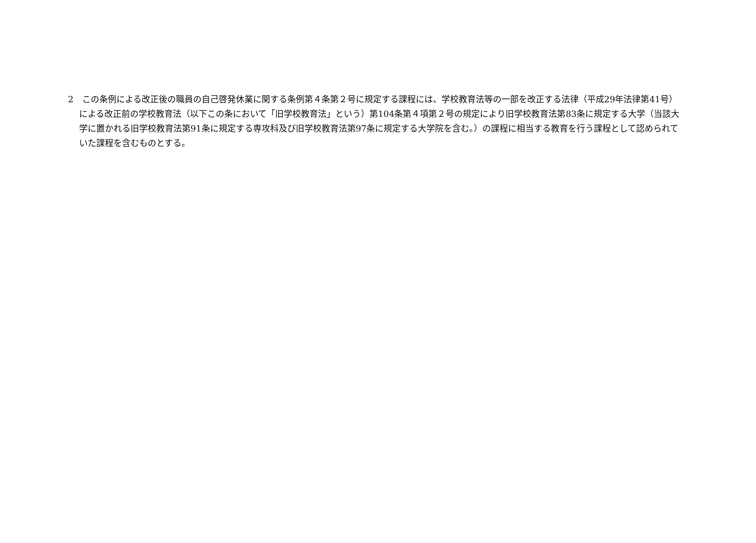2　この条例による改正後の職員の自己啓発休業に関する条例第４条第２号に規定する課程には、学校教育法等の一部を改正する法律（平成29年法律第41号）による改正前の学校教育法（以下この条において「旧学校教育法」という）第104条第４項第２号の規定により旧学校教育法第83条に規定する大学（当該大学に置かれる旧学校教育法第91条に規定する専攻科及び旧学校教育法第97条に規定する大学院を含む。）の課程に相当する教育を行う課程として認められていた課程を含むものとする。